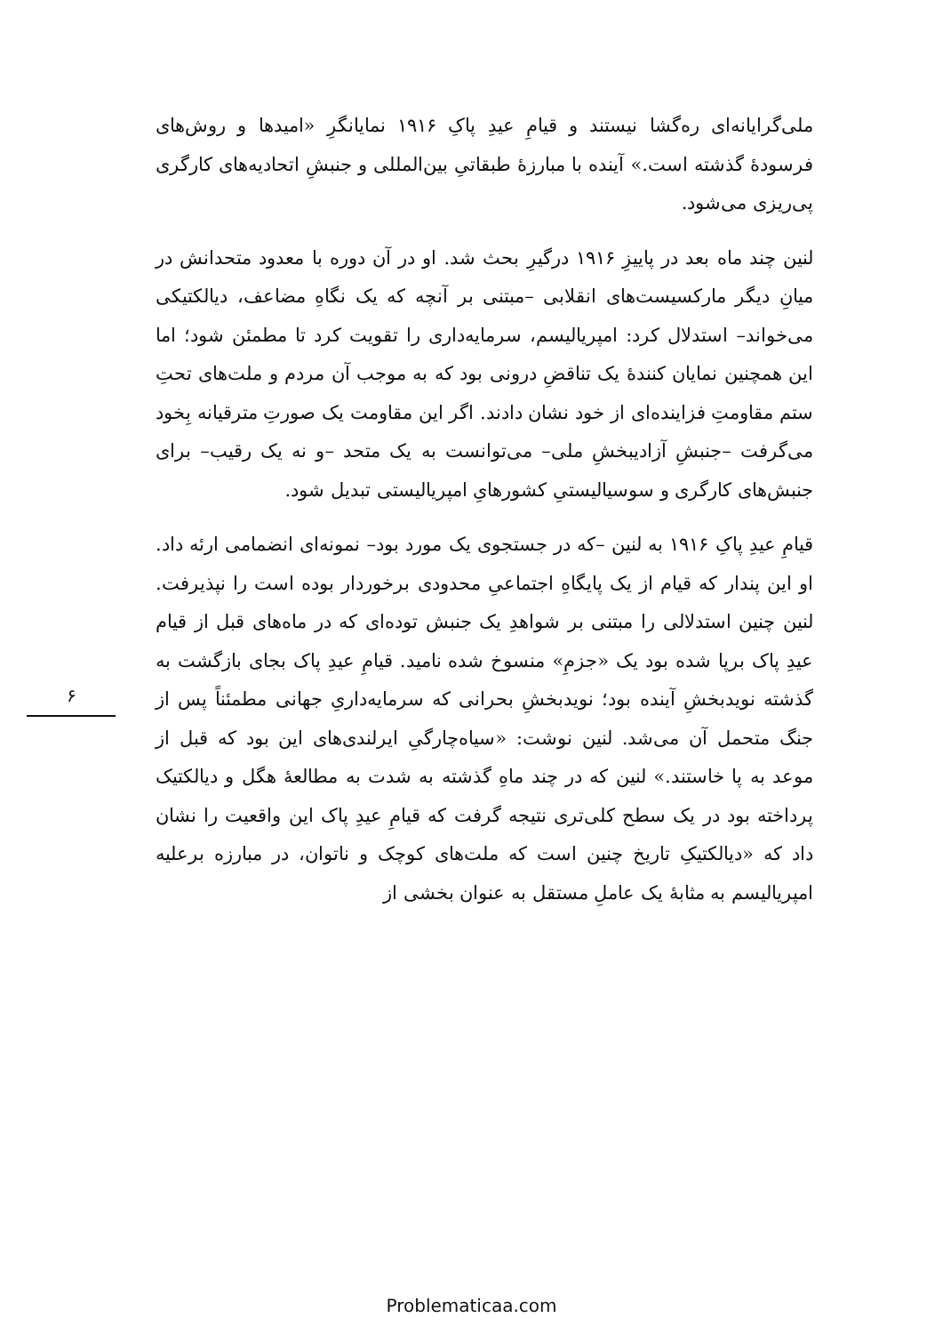ملی‌گرایانه‌ای ره‌گشا نیستند و قیامِ عیدِ پاکِ ۱۹۱۶ نمایانگرِ «امیدها و روش‌های فرسودهٔ گذشته است.» آینده با مبارزهٔ طبقاتیِ بین‌المللی و جنبشِ اتحادیه‌های کارگری پی‌ریزی می‌شود.
لنین چند ماه بعد در پاییزِ ۱۹۱۶ درگیرِ بحث شد. او در آن دوره با معدود متحدانش در میانِ دیگر مارکسیست‌های انقلابی –مبتنی بر آنچه که یک نگاهِ مضاعف، دیالکتیکی می‌خواند– استدلال کرد: امپریالیسم، سرمایه‌داری را تقویت کرد تا مطمئن شود؛ اما این همچنین نمایان کنندهٔ یک تناقضِ درونی بود که به موجب آن مردم و ملت‌های تحتِ ستم مقاومتِ فزاینده‌ای از خود نشان دادند. اگر این مقاومت یک صورتِ مترقیانه بِخود می‌گرفت –جنبشِ آزادیبخشِ ملی– می‌توانست به یک متحد –و نه یک رقیب– برای جنبش‌های کارگری و سوسیالیستیِ کشورهایِ امپریالیستی تبدیل شود.
قیامِ عیدِ پاکِ ۱۹۱۶ به لنین –که در جستجوی یک مورد بود– نمونه‌ای انضمامی ارئه داد. او این پندار که قیام از یک پایگاهِ اجتماعیِ محدودی برخوردار بوده است را نپذیرفت. لنین چنین استدلالی را مبتنی بر شواهدِ یک جنبش توده‌ای که در ماه‌های قبل از قیام عیدِ پاک برپا شده بود یک «جزمِ» منسوخ شده نامید. قیامِ عیدِ پاک بجای بازگشت به گذشته نویدبخشِ آینده بود؛ نویدبخشِ بحرانی که سرمایه‌داریِ جهانی مطمئناً پس از جنگ متحمل آن می‌شد. لنین نوشت: «سیاه‌چارگیِ ایرلندی‌های این بود که قبل از موعد به پا خاستند.» لنین که در چند ماهِ گذشته به شدت به مطالعهٔ هگل و دیالکتیک پرداخته بود در یک سطح کلی‌تری نتیجه گرفت که قیامِ عیدِ پاک این واقعیت را نشان داد که «دیالکتیکِ تاریخ چنین است که ملت‌های کوچک و ناتوان، در مبارزه برعلیه امپریالیسم به مثابهٔ یک عاملِ مستقل به عنوان بخشی از
۶
Problematicaa.com